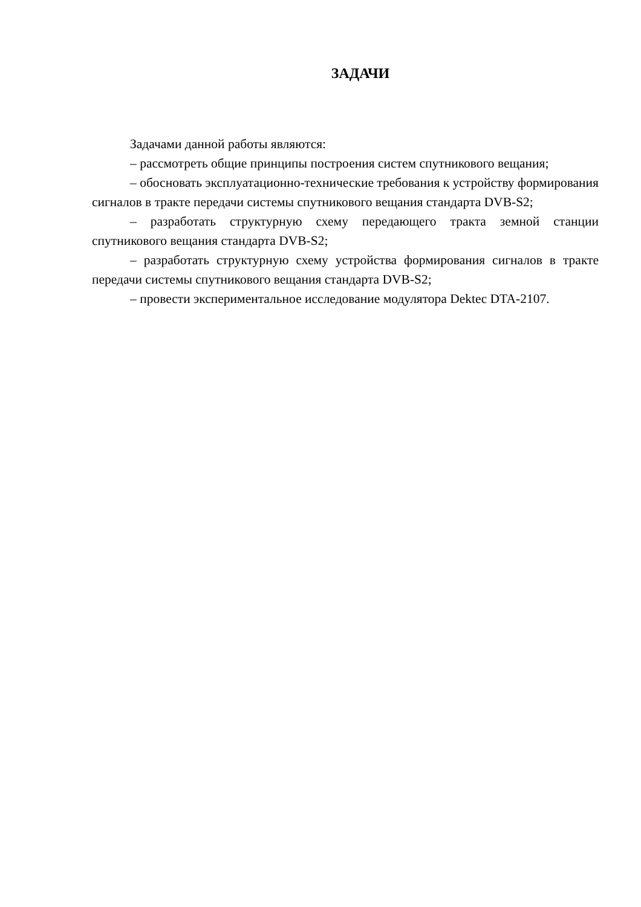ЗАДАЧИ
Задачами данной работы являются:
– рассмотреть общие принципы построения систем спутникового вещания;
– обосновать эксплуатационно-технические требования к устройству формирования сигналов в тракте передачи системы спутникового вещания стандарта DVB-S2;
– разработать структурную схему передающего тракта земной станции спутникового вещания стандарта DVB-S2;
– разработать структурную схему устройства формирования сигналов в тракте передачи системы спутникового вещания стандарта DVB-S2;
– провести экспериментальное исследование модулятора Dektec DTA-2107.